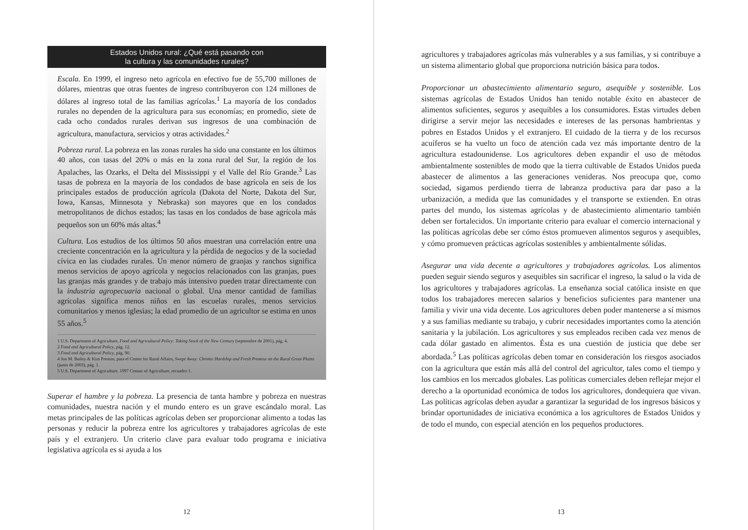Estados Unidos rural: ¿Qué está pasando con
la cultura y las comunidades rurales?
Escala. En 1999, el ingreso neto agrícola en efectivo fue de 55,700 millones de dólares, mientras que otras fuentes de ingreso contribuyeron con 124 millones de dólares al ingreso total de las familias agrícolas.<sup>1</sup> La mayoría de los condados rurales no dependen de la agricultura para sus economías; en promedio, siete de cada ocho condados rurales derivan sus ingresos de una combinación de agricultura, manufactura, servicios y otras actividades.<sup>2</sup>
Pobreza rural. La pobreza en las zonas rurales ha sido una constante en los últimos 40 años, con tasas del 20% o más en la zona rural del Sur, la región de los Apalaches, las Ozarks, el Delta del Mississippi y el Valle del Río Grande.<sup>3</sup> Las tasas de pobreza en la mayoría de los condados de base agrícola en seis de los principales estados de producción agrícola (Dakota del Norte, Dakota del Sur, Iowa, Kansas, Minnesota y Nebraska) son mayores que en los condados metropolitanos de dichos estados; las tasas en los condados de base agrícola más pequeños son un 60% más altas.<sup>4</sup>
Cultura. Los estudios de los últimos 50 años muestran una correlación entre una creciente concentración en la agricultura y la pérdida de negocios y de la sociedad cívica en las ciudades rurales. Un menor número de granjas y ranchos significa menos servicios de apoyo agrícola y negocios relacionados con las granjas, pues las granjas más grandes y de trabajo más intensivo pueden tratar directamente con la industria agropecuaria nacional o global. Una menor cantidad de familias agrícolas significa menos niños en las escuelas rurales, menos servicios comunitarios y menos iglesias; la edad promedio de un agricultor se estima en unos 55 años.<sup>5</sup>
1 U.S. Department of Agriculture, Food and Agricultural Policy: Taking Stock of the New Century (septiembre de 2001), pág. 4.
2 Food and Agricultural Policy, pág. 12.
3 Food and Agricultural Policy, pág. 90.
4 Jon M. Bailey & Kim Preston, para el Center for Rural Affairs, Swept Away: Chronic Hardship and Fresh Promise on the Rural Great Plains (junio de 2003), pág. 1.
5 U.S. Department of Agriculture, 1997 Census of Agriculture, recuadro 1.
Superar el hambre y la pobreza. La presencia de tanta hambre y pobreza en nuestras comunidades, nuestra nación y el mundo entero es un grave escándalo moral. Las metas principales de las políticas agrícolas deben ser proporcionar alimento a todas las personas y reducir la pobreza entre los agricultores y trabajadores agrícolas de este país y el extranjero. Un criterio clave para evaluar todo programa e iniciativa legislativa agrícola es si ayuda a los
12
agricultores y trabajadores agrícolas más vulnerables y a sus familias, y si contribuye a un sistema alimentario global que proporciona nutrición básica para todos.
Proporcionar un abastecimiento alimentario seguro, asequible y sostenible. Los sistemas agrícolas de Estados Unidos han tenido notable éxito en abastecer de alimentos suficientes, seguros y asequibles a los consumidores. Estas virtudes deben dirigirse a servir mejor las necesidades e intereses de las personas hambrientas y pobres en Estados Unidos y el extranjero. El cuidado de la tierra y de los recursos acuíferos se ha vuelto un foco de atención cada vez más importante dentro de la agricultura estadounidense. Los agricultores deben expandir el uso de métodos ambientalmente sostenibles de modo que la tierra cultivable de Estados Unidos pueda abastecer de alimentos a las generaciones venideras. Nos preocupa que, como sociedad, sigamos perdiendo tierra de labranza productiva para dar paso a la urbanización, a medida que las comunidades y el transporte se extienden. En otras partes del mundo, los sistemas agrícolas y de abastecimiento alimentario también deben ser fortalecidos. Un importante criterio para evaluar el comercio internacional y las políticas agrícolas debe ser cómo éstos promueven alimentos seguros y asequibles, y cómo promueven prácticas agrícolas sostenibles y ambientalmente sólidas.
Asegurar una vida decente a agricultores y trabajadores agrícolas. Los alimentos pueden seguir siendo seguros y asequibles sin sacrificar el ingreso, la salud o la vida de los agricultores y trabajadores agrícolas. La enseñanza social católica insiste en que todos los trabajadores merecen salarios y beneficios suficientes para mantener una familia y vivir una vida decente. Los agricultores deben poder mantenerse a sí mismos y a sus familias mediante su trabajo, y cubrir necesidades importantes como la atención sanitaria y la jubilación. Los agricultores y sus empleados reciben cada vez menos de cada dólar gastado en alimentos. Ésta es una cuestión de justicia que debe ser abordada.<sup>5</sup> Las políticas agrícolas deben tomar en consideración los riesgos asociados con la agricultura que están más allá del control del agricultor, tales como el tiempo y los cambios en los mercados globales. Las políticas comerciales deben reflejar mejor el derecho a la oportunidad económica de todos los agricultores, dondequiera que vivan. Las políticas agrícolas deben ayudar a garantizar la seguridad de los ingresos básicos y brindar oportunidades de iniciativa económica a los agricultores de Estados Unidos y de todo el mundo, con especial atención en los pequeños productores.
13